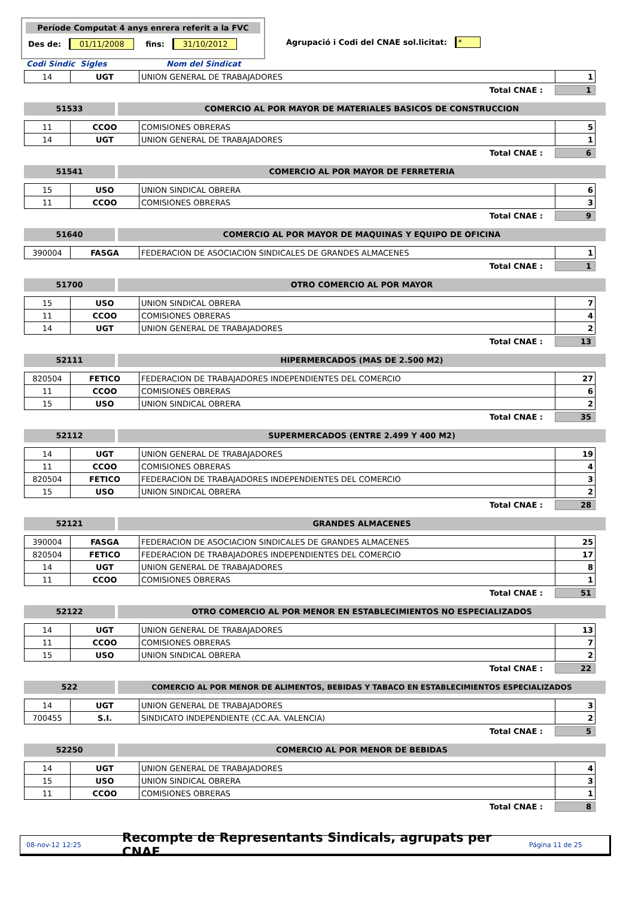Període Computat 4 anys enrera referit a la FVC
Des de: 01/11/2008 fins: 31/10/2012
Agrupació i Codi del CNAE sol.licitat: *
Codi Sindic Sigles Nom del Sindicat
| 14 | UGT | UNION GENERAL DE TRABAJADORES | 1 |
Total CNAE : 1
51533 COMERCIO AL POR MAYOR DE MATERIALES BASICOS DE CONSTRUCCION
| 11 | CCOO | COMISIONES OBRERAS | 5 |
| 14 | UGT | UNION GENERAL DE TRABAJADORES | 1 |
Total CNAE : 6
51541 COMERCIO AL POR MAYOR DE FERRETERIA
| 15 | USO | UNION SINDICAL OBRERA | 6 |
| 11 | CCOO | COMISIONES OBRERAS | 3 |
Total CNAE : 9
51640 COMERCIO AL POR MAYOR DE MAQUINAS Y EQUIPO DE OFICINA
| 390004 | FASGA | FEDERACION DE ASOCIACION SINDICALES DE GRANDES ALMACENES | 1 |
Total CNAE : 1
51700 OTRO COMERCIO AL POR MAYOR
| 15 | USO | UNION SINDICAL OBRERA | 7 |
| 11 | CCOO | COMISIONES OBRERAS | 4 |
| 14 | UGT | UNION GENERAL DE TRABAJADORES | 2 |
Total CNAE : 13
52111 HIPERMERCADOS (MAS DE 2.500 M2)
| 820504 | FETICO | FEDERACION DE TRABAJADORES INDEPENDIENTES DEL COMERCIO | 27 |
| 11 | CCOO | COMISIONES OBRERAS | 6 |
| 15 | USO | UNION SINDICAL OBRERA | 2 |
Total CNAE : 35
52112 SUPERMERCADOS (ENTRE 2.499 Y 400 M2)
| 14 | UGT | UNION GENERAL DE TRABAJADORES | 19 |
| 11 | CCOO | COMISIONES OBRERAS | 4 |
| 820504 | FETICO | FEDERACION DE TRABAJADORES INDEPENDIENTES DEL COMERCIO | 3 |
| 15 | USO | UNION SINDICAL OBRERA | 2 |
Total CNAE : 28
52121 GRANDES ALMACENES
| 390004 | FASGA | FEDERACION DE ASOCIACION SINDICALES DE GRANDES ALMACENES | 25 |
| 820504 | FETICO | FEDERACION DE TRABAJADORES INDEPENDIENTES DEL COMERCIO | 17 |
| 14 | UGT | UNION GENERAL DE TRABAJADORES | 8 |
| 11 | CCOO | COMISIONES OBRERAS | 1 |
Total CNAE : 51
52122 OTRO COMERCIO AL POR MENOR EN ESTABLECIMIENTOS NO ESPECIALIZADOS
| 14 | UGT | UNION GENERAL DE TRABAJADORES | 13 |
| 11 | CCOO | COMISIONES OBRERAS | 7 |
| 15 | USO | UNION SINDICAL OBRERA | 2 |
Total CNAE : 22
522 COMERCIO AL POR MENOR DE ALIMENTOS, BEBIDAS Y TABACO EN ESTABLECIMIENTOS ESPECIALIZADOS
| 14 | UGT | UNION GENERAL DE TRABAJADORES | 3 |
| 700455 | S.I. | SINDICATO INDEPENDIENTE (CC.AA. VALENCIA) | 2 |
Total CNAE : 5
52250 COMERCIO AL POR MENOR DE BEBIDAS
| 14 | UGT | UNION GENERAL DE TRABAJADORES | 4 |
| 15 | USO | UNION SINDICAL OBRERA | 3 |
| 11 | CCOO | COMISIONES OBRERAS | 1 |
Total CNAE : 8
08-nov-12 12:25 Recompte de Representants Sindicals, agrupats per CNAE Página 11 de 25